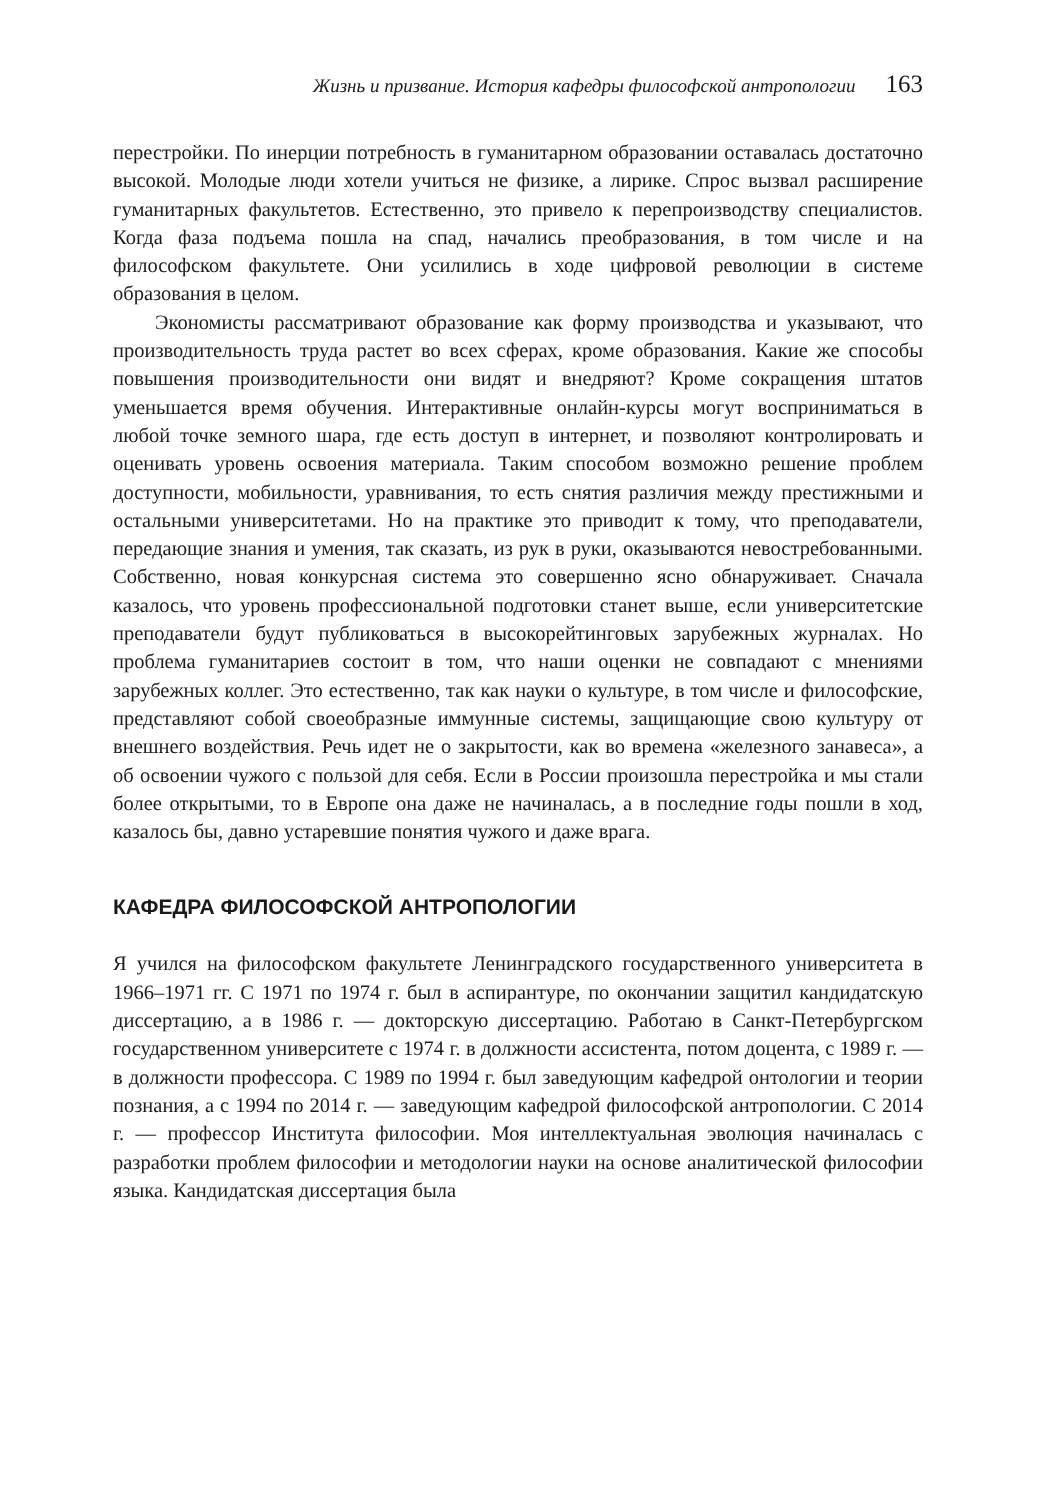Жизнь и призвание. История кафедры философской антропологии 163
перестройки. По инерции потребность в гуманитарном образовании оставалась достаточно высокой. Молодые люди хотели учиться не физике, а лирике. Спрос вызвал расширение гуманитарных факультетов. Естественно, это привело к перепроизводству специалистов. Когда фаза подъема пошла на спад, начались преобразования, в том числе и на философском факультете. Они усилились в ходе цифровой революции в системе образования в целом.
Экономисты рассматривают образование как форму производства и указывают, что производительность труда растет во всех сферах, кроме образования. Какие же способы повышения производительности они видят и внедряют? Кроме сокращения штатов уменьшается время обучения. Интерактивные онлайн-курсы могут восприниматься в любой точке земного шара, где есть доступ в интернет, и позволяют контролировать и оценивать уровень освоения материала. Таким способом возможно решение проблем доступности, мобильности, уравнивания, то есть снятия различия между престижными и остальными университетами. Но на практике это приводит к тому, что преподаватели, передающие знания и умения, так сказать, из рук в руки, оказываются невостребованными. Собственно, новая конкурсная система это совершенно ясно обнаруживает. Сначала казалось, что уровень профессиональной подготовки станет выше, если университетские преподаватели будут публиковаться в высокорейтинговых зарубежных журналах. Но проблема гуманитариев состоит в том, что наши оценки не совпадают с мнениями зарубежных коллег. Это естественно, так как науки о культуре, в том числе и философские, представляют собой своеобразные иммунные системы, защищающие свою культуру от внешнего воздействия. Речь идет не о закрытости, как во времена «железного занавеса», а об освоении чужого с пользой для себя. Если в России произошла перестройка и мы стали более открытыми, то в Европе она даже не начиналась, а в последние годы пошли в ход, казалось бы, давно устаревшие понятия чужого и даже врага.
КАФЕДРА ФИЛОСОФСКОЙ АНТРОПОЛОГИИ
Я учился на философском факультете Ленинградского государственного университета в 1966–1971 гг. С 1971 по 1974 г. был в аспирантуре, по окончании защитил кандидатскую диссертацию, а в 1986 г. — докторскую диссертацию. Работаю в Санкт-Петербургском государственном университете с 1974 г. в должности ассистента, потом доцента, с 1989 г. — в должности профессора. С 1989 по 1994 г. был заведующим кафедрой онтологии и теории познания, а с 1994 по 2014 г. — заведующим кафедрой философской антропологии. С 2014 г. — профессор Института философии. Моя интеллектуальная эволюция начиналась с разработки проблем философии и методологии науки на основе аналитической философии языка. Кандидатская диссертация была